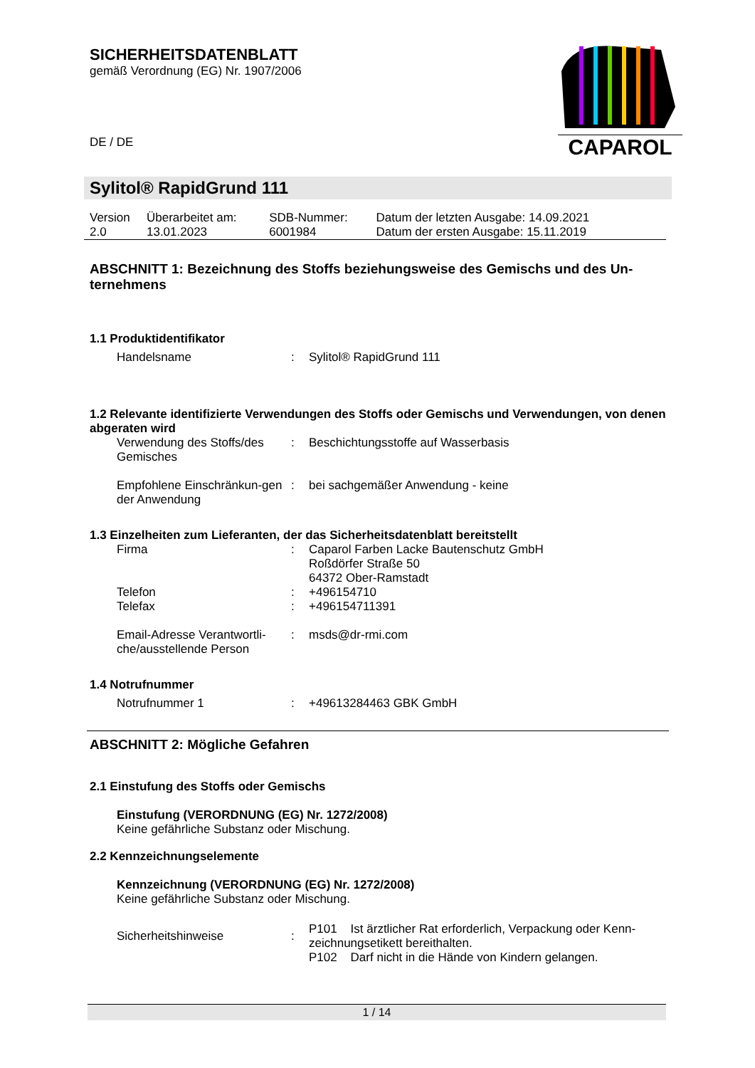SICHERHEITSDATENBLATT
gemäß Verordnung (EG) Nr. 1907/2006
DE / DE
CAPAROL
Sylitol® RapidGrund 111
| Version 2.0 | Überarbeitet am: 13.01.2023 | SDB-Nummer: 6001984 | Datum der letzten Ausgabe: 14.09.2021 Datum der ersten Ausgabe: 15.11.2019 |
ABSCHNITT 1: Bezeichnung des Stoffs beziehungsweise des Gemischs und des Un-ternehmens
1.1 Produktidentifikator
| Handelsname | : | Sylitol® RapidGrund 111 |
1.2 Relevante identifizierte Verwendungen des Stoffs oder Gemischs und Verwendungen, von denen abgeraten wird
| Verwendung des Stoffs/des Gemisches | : | Beschichtungsstoffe auf Wasserbasis |
| Empfohlene Einschränkun-gen der Anwendung | : | bei sachgemäßer Anwendung - keine |
1.3 Einzelheiten zum Lieferanten, der das Sicherheitsdatenblatt bereitstellt
| Firma | : | Caparol Farben Lacke Bautenschutz GmbH Roßdörfer Straße 50 64372 Ober-Ramstadt |
| Telefon | : | +496154710 |
| Telefax | : | +496154711391 |
| Email-Adresse Verantwortli-che/ausstellende Person | : | msds@dr-rmi.com |
1.4 Notrufnummer
| Notrufnummer 1 | : | +49613284463 GBK GmbH |
ABSCHNITT 2: Mögliche Gefahren
2.1 Einstufung des Stoffs oder Gemischs
Einstufung (VERORDNUNG (EG) Nr. 1272/2008)
Keine gefährliche Substanz oder Mischung.
2.2 Kennzeichnungselemente
Kennzeichnung (VERORDNUNG (EG) Nr. 1272/2008)
Keine gefährliche Substanz oder Mischung.
| Sicherheitshinweise | : | P101 Ist ärztlicher Rat erforderlich, Verpackung oder Kenn-zeichnungsetikett bereithalten. P102 Darf nicht in die Hände von Kindern gelangen. |
1 / 14